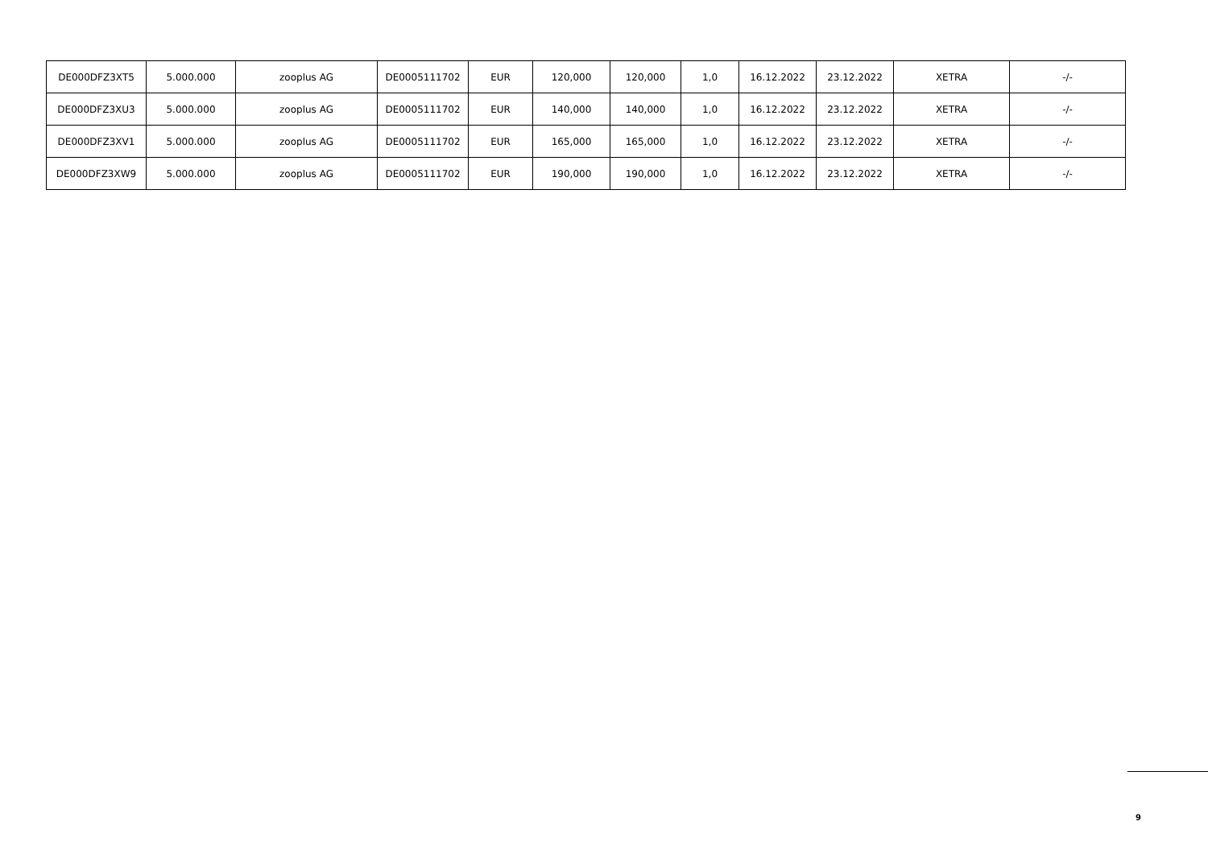| DE000DFZ3XT5 | 5.000.000 | zooplus AG | DE0005111702 | EUR | 120,000 | 120,000 | 1,0 | 16.12.2022 | 23.12.2022 | XETRA | -/- |
| DE000DFZ3XU3 | 5.000.000 | zooplus AG | DE0005111702 | EUR | 140,000 | 140,000 | 1,0 | 16.12.2022 | 23.12.2022 | XETRA | -/- |
| DE000DFZ3XV1 | 5.000.000 | zooplus AG | DE0005111702 | EUR | 165,000 | 165,000 | 1,0 | 16.12.2022 | 23.12.2022 | XETRA | -/- |
| DE000DFZ3XW9 | 5.000.000 | zooplus AG | DE0005111702 | EUR | 190,000 | 190,000 | 1,0 | 16.12.2022 | 23.12.2022 | XETRA | -/- |
9